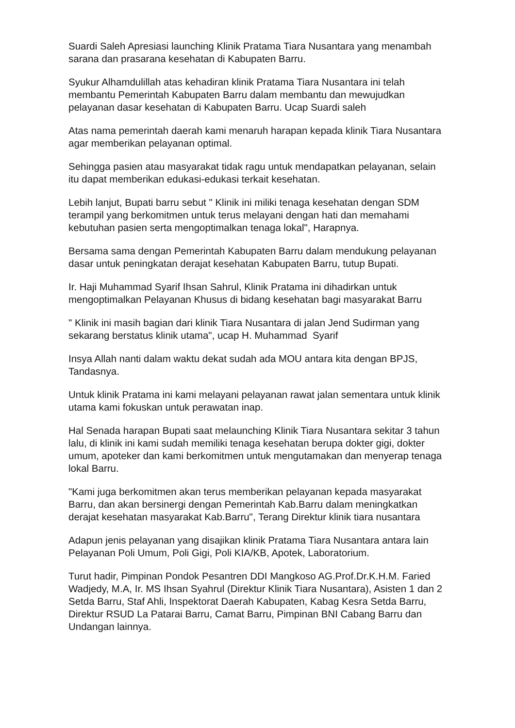Suardi Saleh Apresiasi launching Klinik Pratama Tiara Nusantara yang menambah sarana dan prasarana kesehatan di Kabupaten Barru.
Syukur Alhamdulillah atas kehadiran klinik Pratama Tiara Nusantara ini telah membantu Pemerintah Kabupaten Barru dalam membantu dan mewujudkan pelayanan dasar kesehatan di Kabupaten Barru. Ucap Suardi saleh
Atas nama pemerintah daerah kami menaruh harapan kepada klinik Tiara Nusantara agar memberikan pelayanan optimal.
Sehingga pasien atau masyarakat tidak ragu untuk mendapatkan pelayanan, selain itu dapat memberikan edukasi-edukasi terkait kesehatan.
Lebih lanjut, Bupati barru sebut " Klinik ini miliki tenaga kesehatan dengan SDM terampil yang berkomitmen untuk terus melayani dengan hati dan memahami kebutuhan pasien serta mengoptimalkan tenaga lokal", Harapnya.
Bersama sama dengan Pemerintah Kabupaten Barru dalam mendukung pelayanan dasar untuk peningkatan derajat kesehatan Kabupaten Barru, tutup Bupati.
Ir. Haji Muhammad Syarif Ihsan Sahrul, Klinik Pratama ini dihadirkan untuk mengoptimalkan Pelayanan Khusus di bidang kesehatan bagi masyarakat Barru
" Klinik ini masih bagian dari klinik Tiara Nusantara di jalan Jend Sudirman yang sekarang berstatus klinik utama", ucap H. Muhammad Syarif
Insya Allah nanti dalam waktu dekat sudah ada MOU antara kita dengan BPJS, Tandasnya.
Untuk klinik Pratama ini kami melayani pelayanan rawat jalan sementara untuk klinik utama kami fokuskan untuk perawatan inap.
Hal Senada harapan Bupati saat melaunching Klinik Tiara Nusantara sekitar 3 tahun lalu, di klinik ini kami sudah memiliki tenaga kesehatan berupa dokter gigi, dokter umum, apoteker dan kami berkomitmen untuk mengutamakan dan menyerap tenaga lokal Barru.
"Kami juga berkomitmen akan terus memberikan pelayanan kepada masyarakat Barru, dan akan bersinergi dengan Pemerintah Kab.Barru dalam meningkatkan derajat kesehatan masyarakat Kab.Barru", Terang Direktur klinik tiara nusantara
Adapun jenis pelayanan yang disajikan klinik Pratama Tiara Nusantara antara lain Pelayanan Poli Umum, Poli Gigi, Poli KIA/KB, Apotek, Laboratorium.
Turut hadir, Pimpinan Pondok Pesantren DDI Mangkoso AG.Prof.Dr.K.H.M. Faried Wadjedy, M.A, Ir. MS Ihsan Syahrul (Direktur Klinik Tiara Nusantara), Asisten 1 dan 2 Setda Barru, Staf Ahli, Inspektorat Daerah Kabupaten, Kabag Kesra Setda Barru, Direktur RSUD La Patarai Barru, Camat Barru, Pimpinan BNI Cabang Barru dan Undangan lainnya.